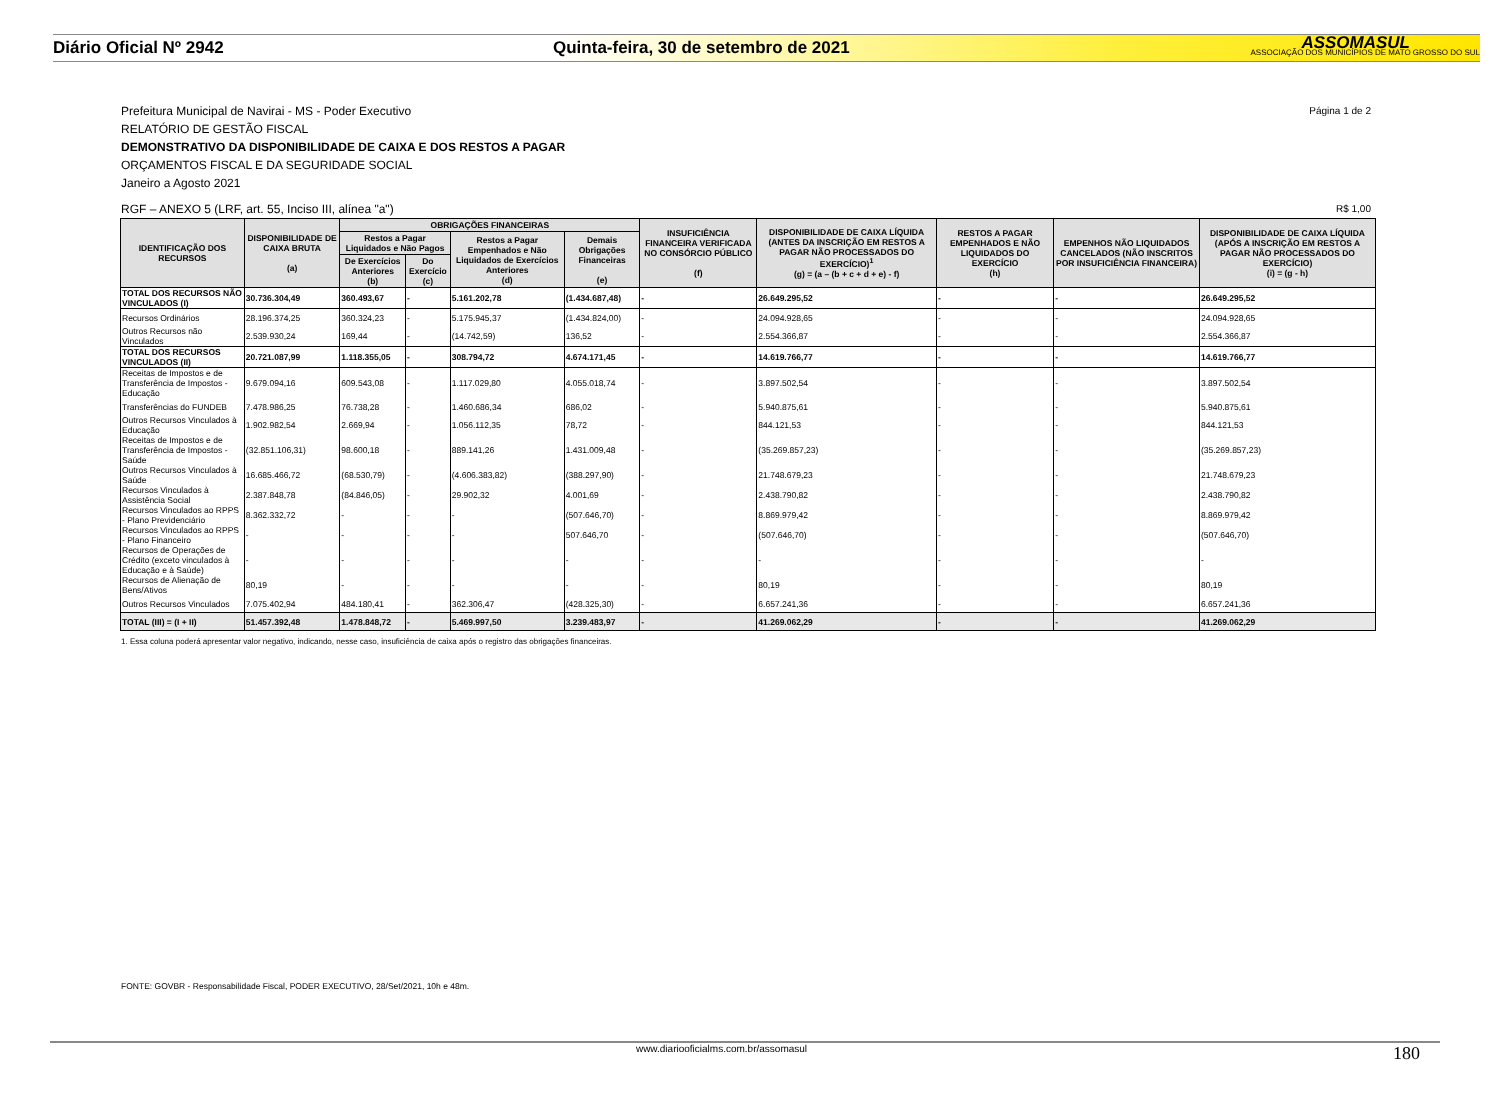Diário Oficial Nº 2942 Quinta-feira, 30 de setembro de 2021
ASSOMASUL
ASSOCIAÇÃO DOS MUNICÍPIOS DE MATO GROSSO DO SUL
Página 1 de 2
Prefeitura Municipal de Navirai - MS - Poder Executivo
RELATÓRIO DE GESTÃO FISCAL
DEMONSTRATIVO DA DISPONIBILIDADE DE CAIXA E DOS RESTOS A PAGAR
ORÇAMENTOS FISCAL E DA SEGURIDADE SOCIAL
Janeiro a Agosto 2021
RGF – ANEXO 5 (LRF, art. 55, Inciso III, alínea "a") R$ 1,00
| IDENTIFICAÇÃO DOS RECURSOS | DISPONIBILIDADE DE CAIXA BRUTA (a) | OBRIGAÇÕES FINANCEIRAS | | | | INSUFICIÊNCIA FINANCEIRA VERIFICADA NO CONSÓRCIO PÚBLICO (f) | DISPONIBILIDADE DE CAIXA LÍQUIDA (ANTES DA INSCRIÇÃO EM RESTOS A PAGAR NÃO PROCESSADOS DO EXERCÍCIO)<sup>1</sup> (g) = (a – (b + c + d + e) - f) | RESTOS A PAGAR EMPENHADOS E NÃO LIQUIDADOS DO EXERCÍCIO (h) | EMPENHOS NÃO LIQUIDADOS CANCELADOS (NÃO INSCRITOS POR INSUFICIÊNCIA FINANCEIRA) | DISPONIBILIDADE DE CAIXA LÍQUIDA (APÓS A INSCRIÇÃO EM RESTOS A PAGAR NÃO PROCESSADOS DO EXERCÍCIO) (i) = (g - h) |
| --- | --- | --- | --- | --- | --- | --- | --- | --- | --- | --- |
| | | Restos a Pagar Liquidados e Não Pagos | | Restos a Pagar Empenhados e Não Liquidados de Exercícios Anteriores (d) | Demais Obrigações Financeiras (e) | | | | | |
| | | De Exercícios Anteriores (b) | Do Exercício (c) | | | | | | | |
| TOTAL DOS RECURSOS NÃO VINCULADOS (I) | 30.736.304,49 | 360.493,67 | - | 5.161.202,78 | (1.434.687,48) | - | 26.649.295,52 | - | - | 26.649.295,52 |
| Recursos Ordinários | 28.196.374,25 | 360.324,23 | - | 5.175.945,37 | (1.434.824,00) | - | 24.094.928,65 | - | - | 24.094.928,65 |
| Outros Recursos não Vinculados | 2.539.930,24 | 169,44 | - | (14.742,59) | 136,52 | - | 2.554.366,87 | - | - | 2.554.366,87 |
| TOTAL DOS RECURSOS VINCULADOS (II) | 20.721.087,99 | 1.118.355,05 | - | 308.794,72 | 4.674.171,45 | - | 14.619.766,77 | - | - | 14.619.766,77 |
| Receitas de Impostos e de Transferência de Impostos - Educação | 9.679.094,16 | 609.543,08 | - | 1.117.029,80 | 4.055.018,74 | - | 3.897.502,54 | - | - | 3.897.502,54 |
| Transferências do FUNDEB | 7.478.986,25 | 76.738,28 | - | 1.460.686,34 | 686,02 | - | 5.940.875,61 | - | - | 5.940.875,61 |
| Outros Recursos Vinculados à Educação | 1.902.982,54 | 2.669,94 | - | 1.056.112,35 | 78,72 | - | 844.121,53 | - | - | 844.121,53 |
| Receitas de Impostos e de Transferência de Impostos - Saúde | (32.851.106,31) | 98.600,18 | - | 889.141,26 | 1.431.009,48 | - | (35.269.857,23) | - | - | (35.269.857,23) |
| Outros Recursos Vinculados à Saúde | 16.685.466,72 | (68.530,79) | - | (4.606.383,82) | (388.297,90) | - | 21.748.679,23 | - | - | 21.748.679,23 |
| Recursos Vinculados à Assistência Social | 2.387.848,78 | (84.846,05) | - | 29.902,32 | 4.001,69 | - | 2.438.790,82 | - | - | 2.438.790,82 |
| Recursos Vinculados ao RPPS - Plano Previdenciário | 8.362.332,72 | - | - | - | (507.646,70) | - | 8.869.979,42 | - | - | 8.869.979,42 |
| Recursos Vinculados ao RPPS - Plano Financeiro | - | - | - | - | 507.646,70 | - | (507.646,70) | - | - | (507.646,70) |
| Recursos de Operações de Crédito (exceto vinculados à Educação e à Saúde) | - | - | - | - | - | - | - | - | - | - |
| Recursos de Alienação de Bens/Ativos | 80,19 | - | - | - | - | - | 80,19 | - | - | 80,19 |
| Outros Recursos Vinculados | 7.075.402,94 | 484.180,41 | - | 362.306,47 | (428.325,30) | - | 6.657.241,36 | - | - | 6.657.241,36 |
| TOTAL (III) = (I + II) | 51.457.392,48 | 1.478.848,72 | - | 5.469.997,50 | 3.239.483,97 | - | 41.269.062,29 | - | - | 41.269.062,29 |
1. Essa coluna poderá apresentar valor negativo, indicando, nesse caso, insuficiência de caixa após o registro das obrigações financeiras.
FONTE: GOVBR - Responsabilidade Fiscal, PODER EXECUTIVO, 28/Set/2021, 10h e 48m.
www.diariooficialms.com.br/assomasul 180